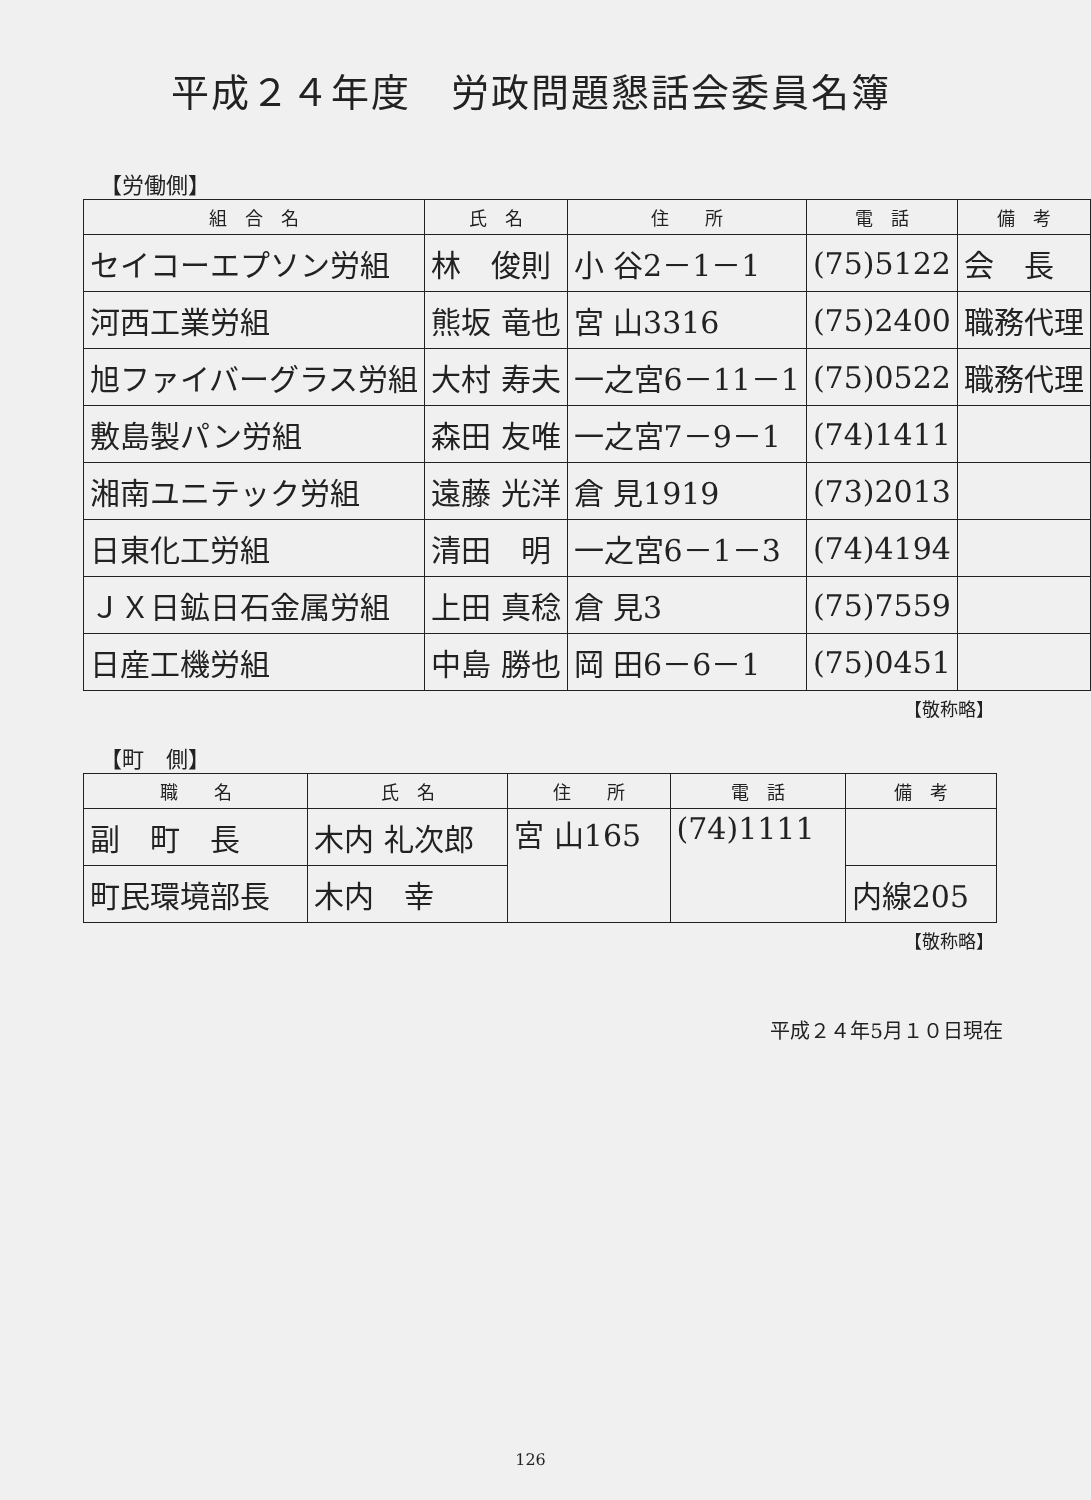平成２４年度　労政問題懇話会委員名簿
【労働側】
| 組 合 名 | 氏 名 | 住 所 | 電 話 | 備 考 |
| --- | --- | --- | --- | --- |
| セイコーエプソン労組 | 林 俊則 | 小 谷2－1－1 | (75)5122 | 会 長 |
| 河西工業労組 | 熊坂 竜也 | 宮 山3316 | (75)2400 | 職務代理 |
| 旭ファイバーグラス労組 | 大村 寿夫 | 一之宮6－11－1 | (75)0522 | 職務代理 |
| 敷島製パン労組 | 森田 友唯 | 一之宮7－9－1 | (74)1411 | |
| 湘南ユニテック労組 | 遠藤 光洋 | 倉 見1919 | (73)2013 | |
| 日東化工労組 | 清田 明 | 一之宮6－1－3 | (74)4194 | |
| ＪＸ日鉱日石金属労組 | 上田 真稔 | 倉 見3 | (75)7559 | |
| 日産工機労組 | 中島 勝也 | 岡 田6－6－1 | (75)0451 | |
【敬称略】
【町　側】
| 職 名 | 氏 名 | 住 所 | 電 話 | 備 考 |
| --- | --- | --- | --- | --- |
| 副 町 長 | 木内 礼次郎 | 宮 山165 | (74)1111 | |
| 町民環境部長 | 木内 幸 | | | 内線205 |
【敬称略】
平成２４年5月１０日現在
126